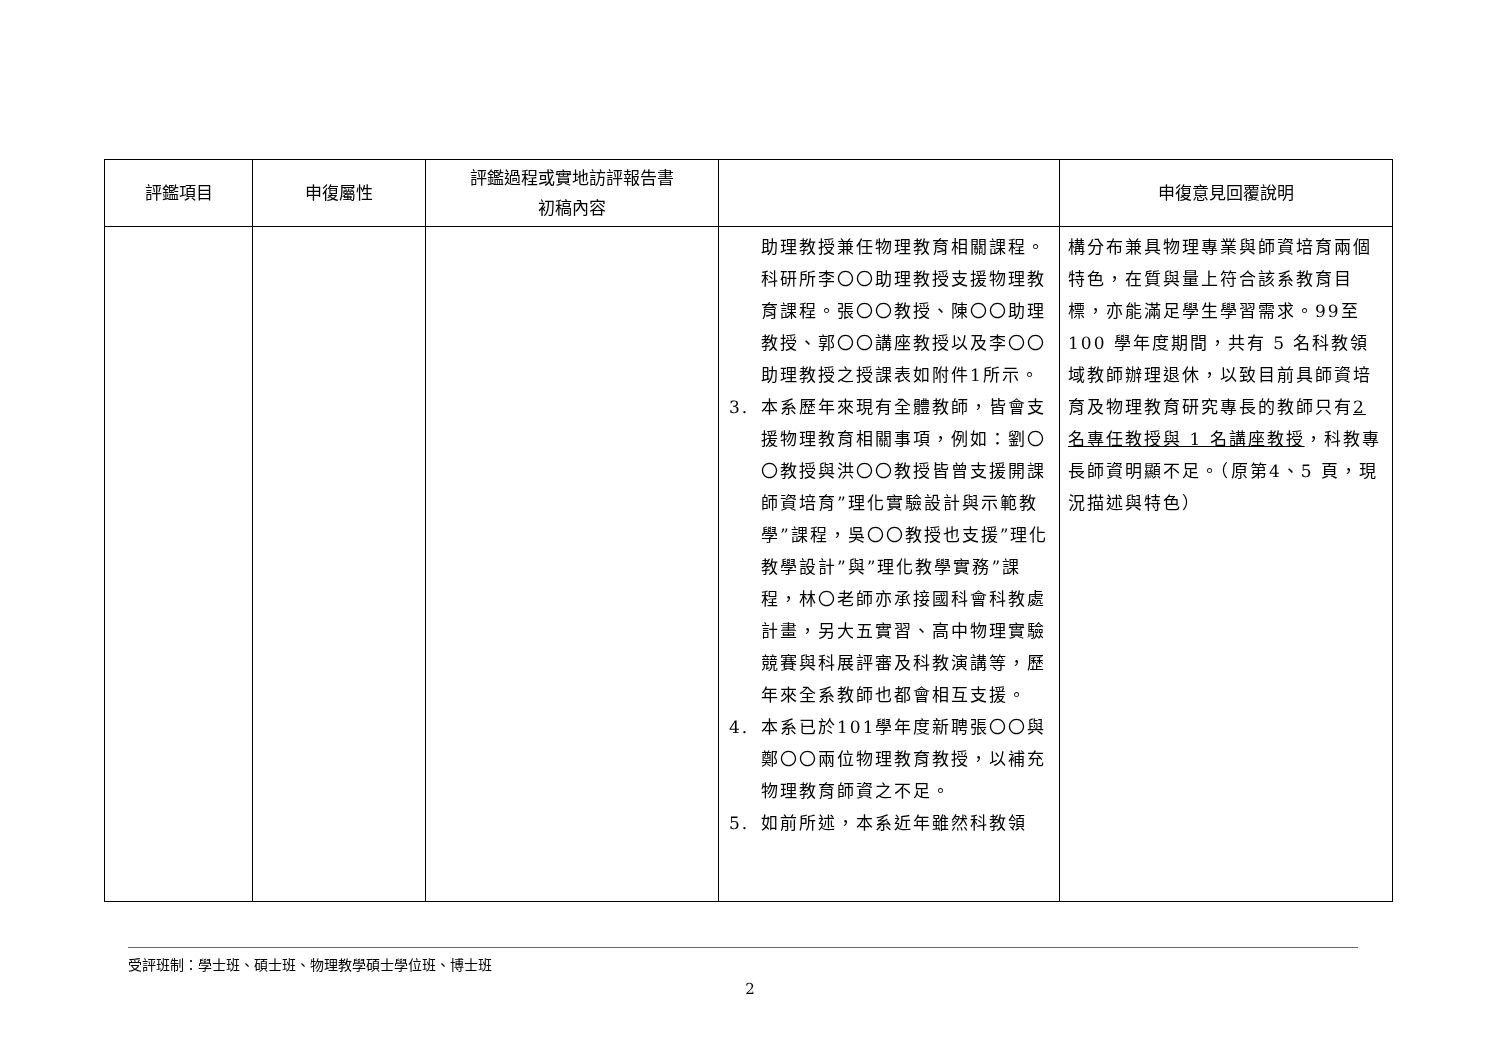| 評鑑項目 | 申復屬性 | 評鑑過程或實地訪評報告書 初稿內容 | | 申復意見回覆說明 |
| --- | --- | --- | --- | --- |
| | | | 助理教授兼任物理教育相關課程。科研所李〇〇助理教授支援物理教育課程。張〇〇教授、陳〇〇助理教授、郭〇〇講座教授以及李〇〇助理教授之授課表如附件1所示。 3. 本系歷年來現有全體教師，皆會支援物理教育相關事項，例如：劉〇〇教授與洪〇〇教授皆曾支援開課師資培育”理化實驗設計與示範教學”課程，吳〇〇教授也支援”理化教學設計”與”理化教學實務”課程，林〇老師亦承接國科會科教處計畫，另大五實習、高中物理實驗競賽與科展評審及科教演講等，歷年來全系教師也都會相互支援。 4. 本系已於101學年度新聘張〇〇與鄭〇〇兩位物理教育教授，以補充物理教育師資之不足。 5. 如前所述，本系近年雖然科教領 | 構分布兼具物理專業與師資培育兩個特色，在質與量上符合該系教育目標，亦能滿足學生學習需求。99至 100 學年度期間，共有 5 名科教領域教師辦理退休，以致目前具師資培育及物理教育研究專長的教師只有 2 名專任教授與 1 名講座教授 ，科教專長師資明顯不足。（原第4、5 頁，現況描述與特色） |
受評班制：學士班、碩士班、物理教學碩士學位班、博士班
2